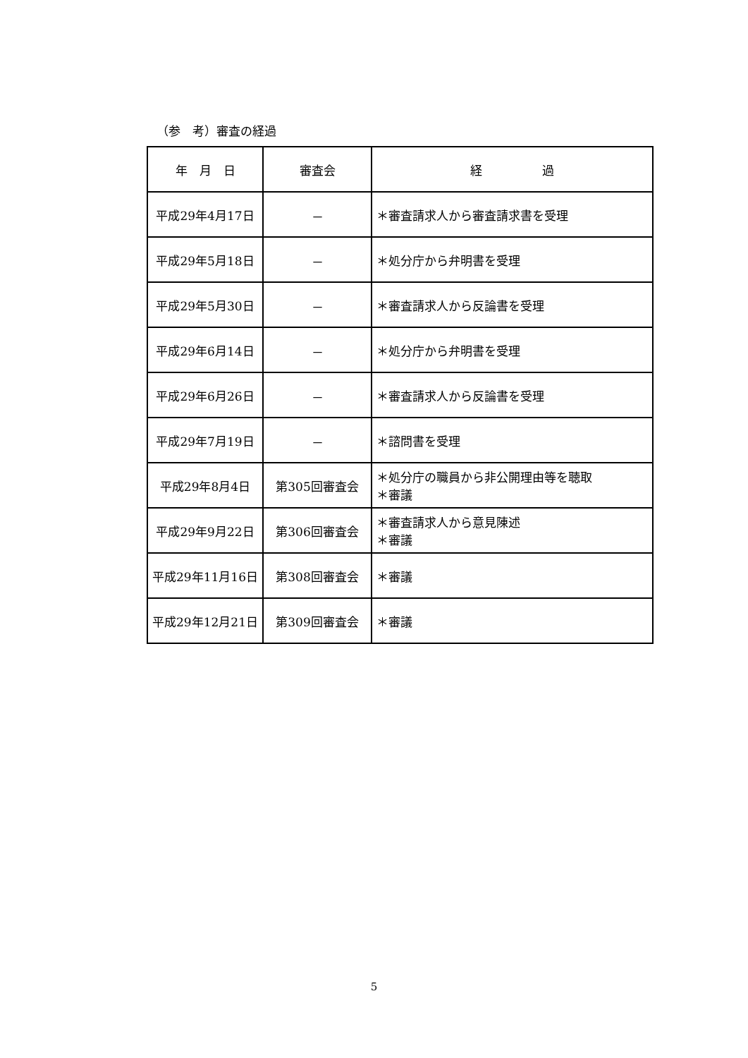（参　考）審査の経過
| 年 月 日 | 審査会 | 経 過 |
| --- | --- | --- |
| 平成29年4月17日 | － | ＊審査請求人から審査請求書を受理 |
| 平成29年5月18日 | － | ＊処分庁から弁明書を受理 |
| 平成29年5月30日 | － | ＊審査請求人から反論書を受理 |
| 平成29年6月14日 | － | ＊処分庁から弁明書を受理 |
| 平成29年6月26日 | － | ＊審査請求人から反論書を受理 |
| 平成29年7月19日 | － | ＊諮問書を受理 |
| 平成29年8月4日 | 第305回審査会 | ＊処分庁の職員から非公開理由等を聴取 ＊審議 |
| 平成29年9月22日 | 第306回審査会 | ＊審査請求人から意見陳述 ＊審議 |
| 平成29年11月16日 | 第308回審査会 | ＊審議 |
| 平成29年12月21日 | 第309回審査会 | ＊審議 |
5